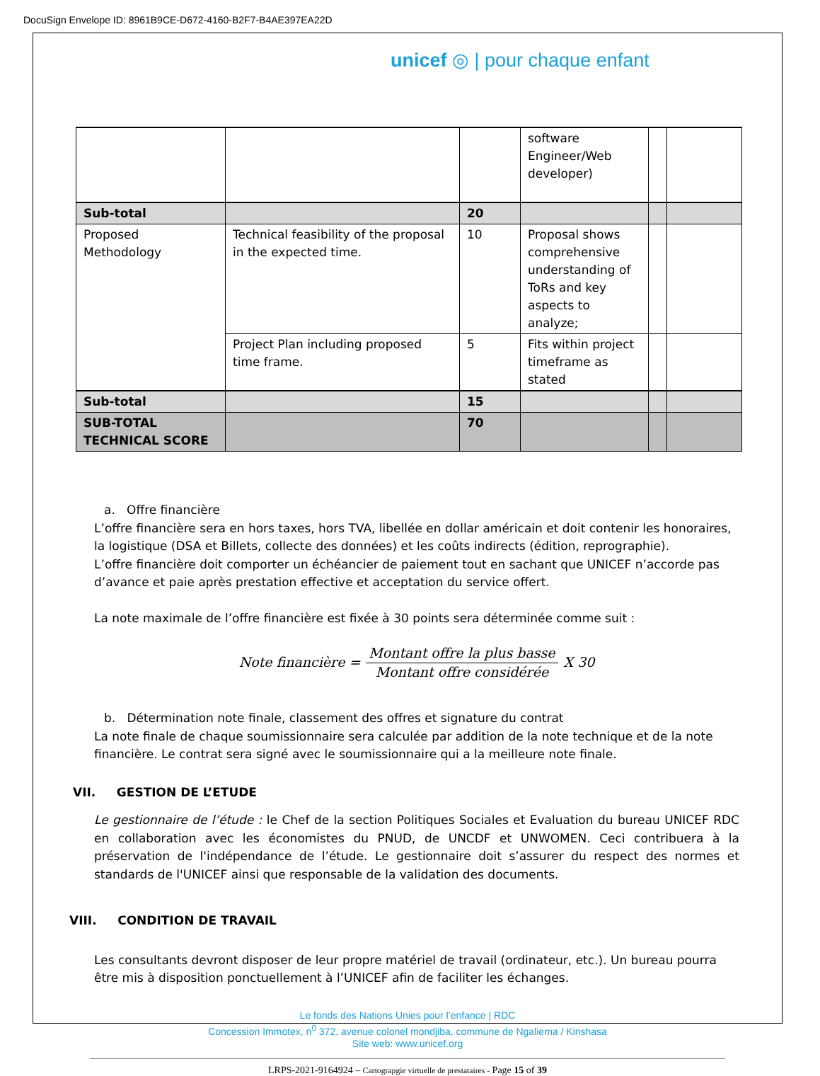DocuSign Envelope ID: 8961B9CE-D672-4160-B2F7-B4AE397EA22D
unicef ◎ | pour chaque enfant
| | | | software Engineer/Web developer) | | |
| Sub-total | | 20 | | | |
| Proposed Methodology | Technical feasibility of the proposal in the expected time. | 10 | Proposal shows comprehensive understanding of ToRs and key aspects to analyze; | | |
| | Project Plan including proposed time frame. | 5 | Fits within project timeframe as stated | | |
| Sub-total | | 15 | | | |
| SUB-TOTAL TECHNICAL SCORE | | 70 | | | |
a. Offre financière
L’offre financière sera en hors taxes, hors TVA, libellée en dollar américain et doit contenir les honoraires, la logistique (DSA et Billets, collecte des données) et les coûts indirects (édition, reprographie).
L’offre financière doit comporter un échéancier de paiement tout en sachant que UNICEF n’accorde pas d’avance et paie après prestation effective et acceptation du service offert.
La note maximale de l’offre financière est fixée à 30 points sera déterminée comme suit :
Note financière = Montant offre la plus basse Montant offre considérée X 30
b. Détermination note finale, classement des offres et signature du contrat
La note finale de chaque soumissionnaire sera calculée par addition de la note technique et de la note financière. Le contrat sera signé avec le soumissionnaire qui a la meilleure note finale.
VII. GESTION DE L’ETUDE
Le gestionnaire de l’étude : le Chef de la section Politiques Sociales et Evaluation du bureau UNICEF RDC en collaboration avec les économistes du PNUD, de UNCDF et UNWOMEN. Ceci contribuera à la préservation de l'indépendance de l’étude. Le gestionnaire doit s’assurer du respect des normes et standards de l'UNICEF ainsi que responsable de la validation des documents.
VIII. CONDITION DE TRAVAIL
Les consultants devront disposer de leur propre matériel de travail (ordinateur, etc.). Un bureau pourra être mis à disposition ponctuellement à l’UNICEF afin de faciliter les échanges.
Le fonds des Nations Unies pour l’enfance | RDC
Concession Immotex, n<sup>0</sup> 372, avenue colonel mondjiba, commune de Ngaliema / Kinshasa
Site web: www.unicef.org
LRPS-2021-9164924 – Cartograpgie virtuelle de prestataires - Page 15 of 39